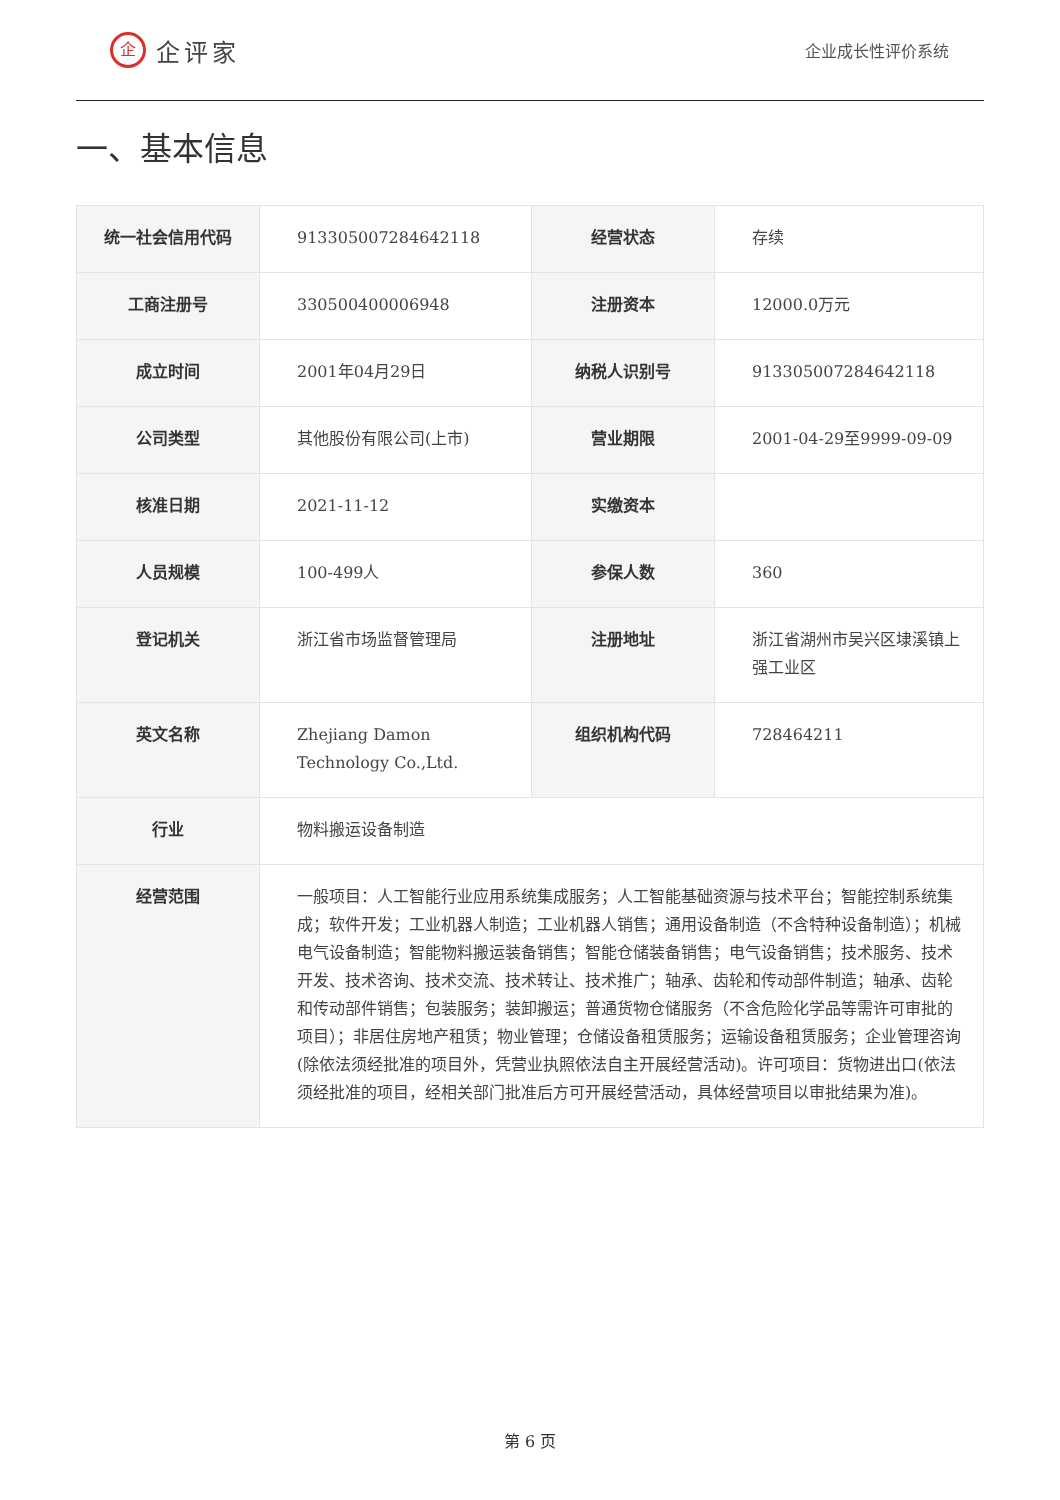企企评家
企业成长性评价系统
一、基本信息
| 统一社会信用代码 | 913305007284642118 | 经营状态 | 存续 |
| 工商注册号 | 330500400006948 | 注册资本 | 12000.0万元 |
| 成立时间 | 2001年04月29日 | 纳税人识别号 | 913305007284642118 |
| 公司类型 | 其他股份有限公司(上市) | 营业期限 | 2001-04-29至9999-09-09 |
| 核准日期 | 2021-11-12 | 实缴资本 | |
| 人员规模 | 100-499人 | 参保人数 | 360 |
| 登记机关 | 浙江省市场监督管理局 | 注册地址 | 浙江省湖州市吴兴区埭溪镇上强工业区 |
| 英文名称 | Zhejiang Damon Technology Co.,Ltd. | 组织机构代码 | 728464211 |
| 行业 | 物料搬运设备制造 | | |
| 经营范围 | 一般项目：人工智能行业应用系统集成服务；人工智能基础资源与技术平台；智能控制系统集成；软件开发；工业机器人制造；工业机器人销售；通用设备制造（不含特种设备制造）；机械电气设备制造；智能物料搬运装备销售；智能仓储装备销售；电气设备销售；技术服务、技术开发、技术咨询、技术交流、技术转让、技术推广；轴承、齿轮和传动部件制造；轴承、齿轮和传动部件销售；包装服务；装卸搬运；普通货物仓储服务（不含危险化学品等需许可审批的项目）；非居住房地产租赁；物业管理；仓储设备租赁服务；运输设备租赁服务；企业管理咨询(除依法须经批准的项目外，凭营业执照依法自主开展经营活动)。许可项目：货物进出口(依法须经批准的项目，经相关部门批准后方可开展经营活动，具体经营项目以审批结果为准)。 | | |
第 6 页